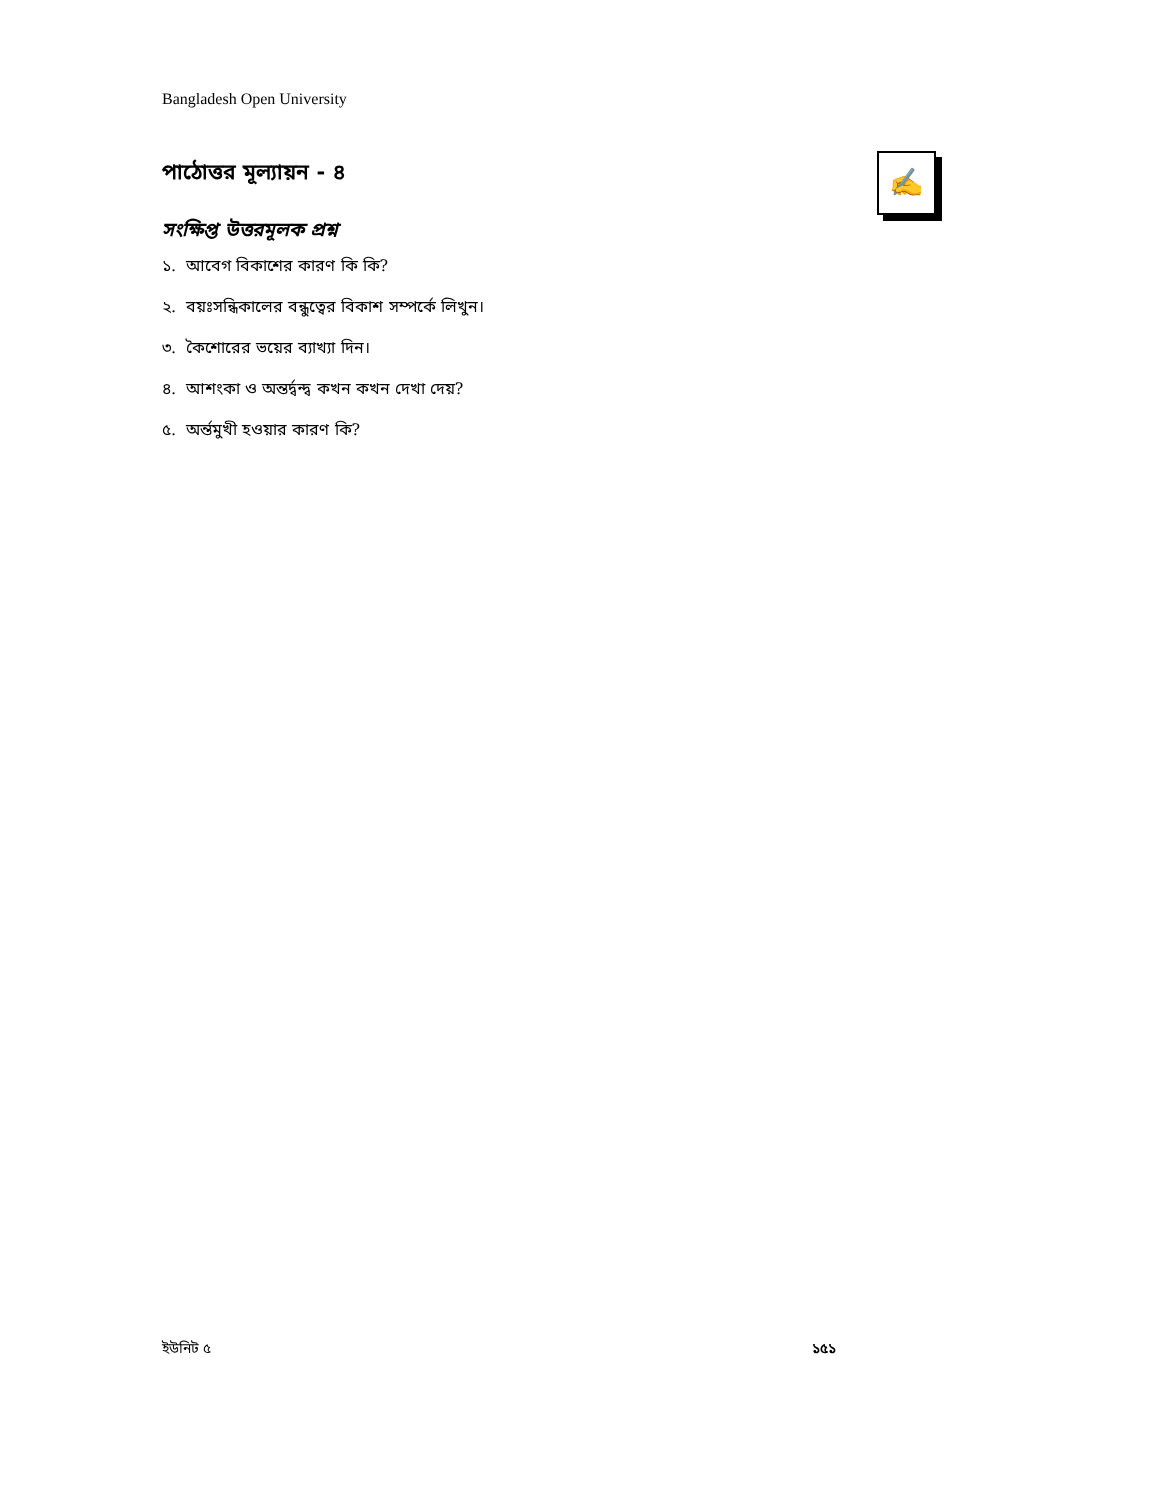Bangladesh Open University
✍
পাঠোত্তর মূল্যায়ন - ৪
সংক্ষিপ্ত উত্তরমূলক প্রশ্ন
১. আবেগ বিকাশের কারণ কি কি?
২. বয়ঃসন্ধিকালের বন্ধুত্বের বিকাশ সম্পর্কে লিখুন।
৩. কৈশোরের ভয়ের ব্যাখ্যা দিন।
৪. আশংকা ও অন্তর্দ্বন্দ্ব কখন কখন দেখা দেয়?
৫. অর্ন্তমুখী হওয়ার কারণ কি?
ইউনিট ৫ ১৫১